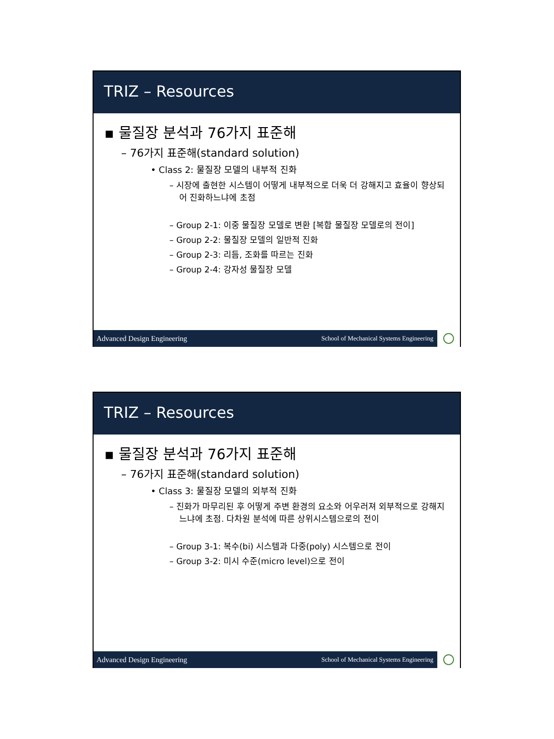TRIZ – Resources
▪ 물질장 분석과 76가지 표준해
– 76가지 표준해(standard solution)
• Class 2: 물질장 모델의 내부적 진화
– 시장에 출현한 시스템이 어떻게 내부적으로 더욱 더 강해지고 효율이 향상되어 진화하느냐에 초점
– Group 2-1: 이중 물질장 모델로 변환 [복합 물질장 모델로의 전이]
– Group 2-2: 물질장 모델의 일반적 진화
– Group 2-3: 리듬, 조화를 따르는 진화
– Group 2-4: 강자성 물질장 모델
Advanced Design Engineering School of Mechanical Systems Engineering
TRIZ – Resources
▪ 물질장 분석과 76가지 표준해
– 76가지 표준해(standard solution)
• Class 3: 물질장 모델의 외부적 진화
– 진화가 마무리된 후 어떻게 주변 환경의 요소와 어우러져 외부적으로 강해지느냐에 초점. 다차원 분석에 따른 상위시스템으로의 전이
– Group 3-1: 복수(bi) 시스템과 다중(poly) 시스템으로 전이
– Group 3-2: 미시 수준(micro level)으로 전이
Advanced Design Engineering School of Mechanical Systems Engineering